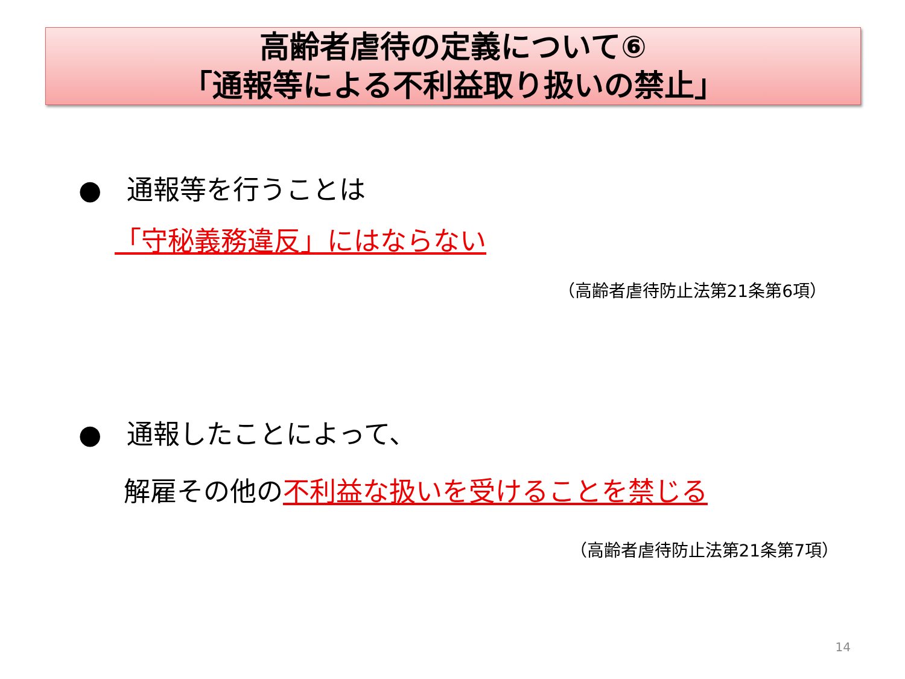高齢者虐待の定義について⑥
「通報等による不利益取り扱いの禁止」
● 通報等を行うことは
「守秘義務違反」にはならない
（高齢者虐待防止法第21条第6項）
● 通報したことによって、
解雇その他の不利益な扱いを受けることを禁じる
（高齢者虐待防止法第21条第7項）
14